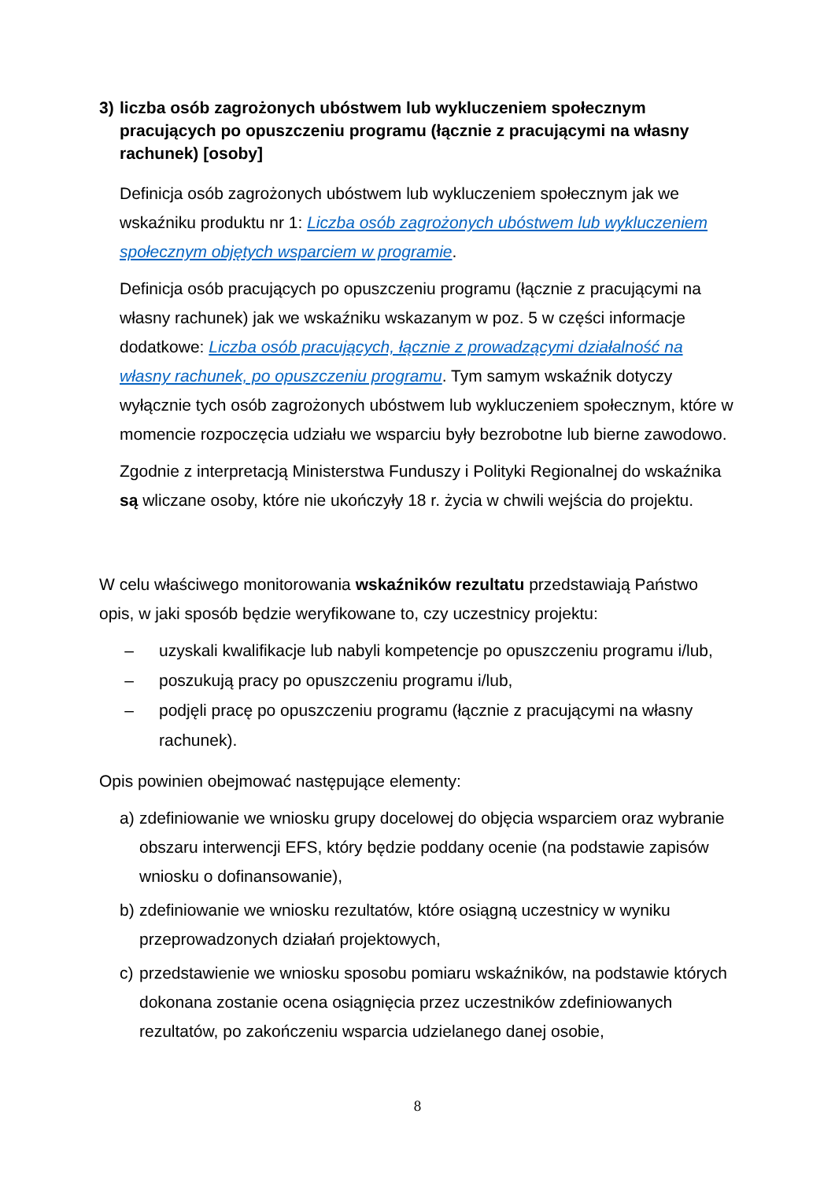3) liczba osób zagrożonych ubóstwem lub wykluczeniem społecznym pracujących po opuszczeniu programu (łącznie z pracującymi na własny rachunek) [osoby]
Definicja osób zagrożonych ubóstwem lub wykluczeniem społecznym jak we wskaźniku produktu nr 1: Liczba osób zagrożonych ubóstwem lub wykluczeniem społecznym objętych wsparciem w programie.
Definicja osób pracujących po opuszczeniu programu (łącznie z pracującymi na własny rachunek) jak we wskaźniku wskazanym w poz. 5 w części informacje dodatkowe: Liczba osób pracujących, łącznie z prowadzącymi działalność na własny rachunek, po opuszczeniu programu. Tym samym wskaźnik dotyczy wyłącznie tych osób zagrożonych ubóstwem lub wykluczeniem społecznym, które w momencie rozpoczęcia udziału we wsparciu były bezrobotne lub bierne zawodowo.
Zgodnie z interpretacją Ministerstwa Funduszy i Polityki Regionalnej do wskaźnika są wliczane osoby, które nie ukończyły 18 r. życia w chwili wejścia do projektu.
W celu właściwego monitorowania wskaźników rezultatu przedstawiają Państwo opis, w jaki sposób będzie weryfikowane to, czy uczestnicy projektu:
– uzyskali kwalifikacje lub nabyli kompetencje po opuszczeniu programu i/lub,
– poszukują pracy po opuszczeniu programu i/lub,
– podjęli pracę po opuszczeniu programu (łącznie z pracującymi na własny rachunek).
Opis powinien obejmować następujące elementy:
a) zdefiniowanie we wniosku grupy docelowej do objęcia wsparciem oraz wybranie obszaru interwencji EFS, który będzie poddany ocenie (na podstawie zapisów wniosku o dofinansowanie),
b) zdefiniowanie we wniosku rezultatów, które osiągną uczestnicy w wyniku przeprowadzonych działań projektowych,
c) przedstawienie we wniosku sposobu pomiaru wskaźników, na podstawie których dokonana zostanie ocena osiągnięcia przez uczestników zdefiniowanych rezultatów, po zakończeniu wsparcia udzielanego danej osobie,
8